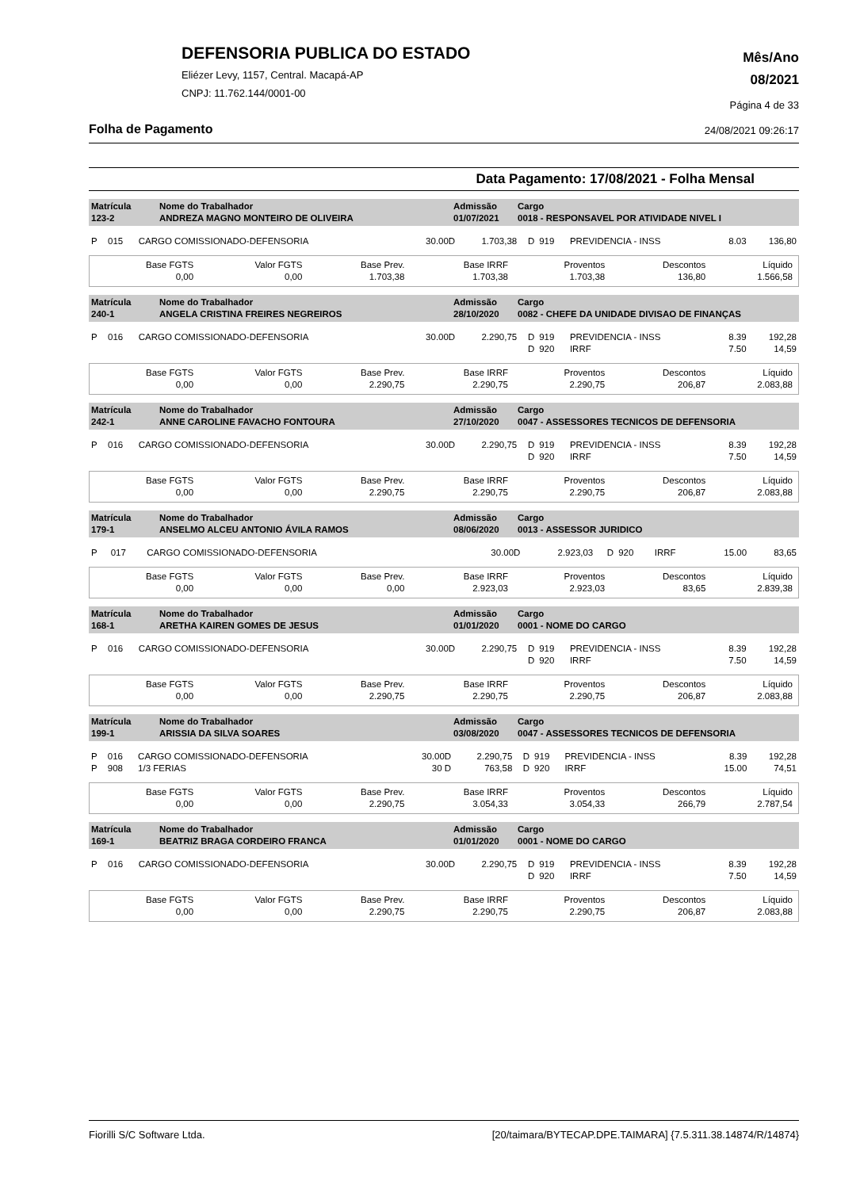DEFENSORIA PUBLICA DO ESTADO
Eliézer Levy, 1157, Central. Macapá-AP
CNPJ: 11.762.144/0001-00
Mês/Ano
08/2021
Página 4 de 33
Folha de Pagamento 24/08/2021 09:26:17
Data Pagamento: 17/08/2021 - Folha Mensal
| Matrícula 123-2 | Nome do Trabalhador ANDREZA MAGNO MONTEIRO DE OLIVEIRA | Admissão 01/07/2021 | Cargo 0018 - RESPONSAVEL POR ATIVIDADE NIVEL I |
| P | 015 | CARGO COMISSIONADO-DEFENSORIA | 30.00D | 1.703,38 | D | 919 | PREVIDENCIA - INSS | 8.03 | 136,80 |
| Base FGTS 0,00 | Valor FGTS 0,00 | Base Prev. 1.703,38 | Base IRRF 1.703,38 | Proventos 1.703,38 | Descontos 136,80 | Líquido 1.566,58 |
| Matrícula 240-1 | Nome do Trabalhador ANGELA CRISTINA FREIRES NEGREIROS | Admissão 28/10/2020 | Cargo 0082 - CHEFE DA UNIDADE DIVISAO DE FINANÇAS |
| P | 016 | CARGO COMISSIONADO-DEFENSORIA | 30.00D | 2.290,75 | D | 919 | PREVIDENCIA - INSS | 8.39 | 192,28 |
| | | | | | D | 920 | IRRF | 7.50 | 14,59 |
| Base FGTS 0,00 | Valor FGTS 0,00 | Base Prev. 2.290,75 | Base IRRF 2.290,75 | Proventos 2.290,75 | Descontos 206,87 | Líquido 2.083,88 |
| Matrícula 242-1 | Nome do Trabalhador ANNE CAROLINE FAVACHO FONTOURA | Admissão 27/10/2020 | Cargo 0047 - ASSESSORES TECNICOS DE DEFENSORIA |
| P | 016 | CARGO COMISSIONADO-DEFENSORIA | 30.00D | 2.290,75 | D | 919 | PREVIDENCIA - INSS | 8.39 | 192,28 |
| | | | | | D | 920 | IRRF | 7.50 | 14,59 |
| Base FGTS 0,00 | Valor FGTS 0,00 | Base Prev. 2.290,75 | Base IRRF 2.290,75 | Proventos 2.290,75 | Descontos 206,87 | Líquido 2.083,88 |
| Matrícula 179-1 | Nome do Trabalhador ANSELMO ALCEU ANTONIO ÁVILA RAMOS | Admissão 08/06/2020 | Cargo 0013 - ASSESSOR JURIDICO |
| P | 017 | CARGO COMISSIONADO-DEFENSORIA | 30.00D | 2.923,03 | D | 920 | IRRF | 15.00 | 83,65 |
| Base FGTS 0,00 | Valor FGTS 0,00 | Base Prev. 0,00 | Base IRRF 2.923,03 | Proventos 2.923,03 | Descontos 83,65 | Líquido 2.839,38 |
| Matrícula 168-1 | Nome do Trabalhador ARETHA KAIREN GOMES DE JESUS | Admissão 01/01/2020 | Cargo 0001 - NOME DO CARGO |
| P | 016 | CARGO COMISSIONADO-DEFENSORIA | 30.00D | 2.290,75 | D | 919 | PREVIDENCIA - INSS | 8.39 | 192,28 |
| | | | | | D | 920 | IRRF | 7.50 | 14,59 |
| Base FGTS 0,00 | Valor FGTS 0,00 | Base Prev. 2.290,75 | Base IRRF 2.290,75 | Proventos 2.290,75 | Descontos 206,87 | Líquido 2.083,88 |
| Matrícula 199-1 | Nome do Trabalhador ARISSIA DA SILVA SOARES | Admissão 03/08/2020 | Cargo 0047 - ASSESSORES TECNICOS DE DEFENSORIA |
| P | 016 | CARGO COMISSIONADO-DEFENSORIA | 30.00D | 2.290,75 | D | 919 | PREVIDENCIA - INSS | 8.39 | 192,28 |
| P | 908 | 1/3 FERIAS | 30 D | 763,58 | D | 920 | IRRF | 15.00 | 74,51 |
| Base FGTS 0,00 | Valor FGTS 0,00 | Base Prev. 2.290,75 | Base IRRF 3.054,33 | Proventos 3.054,33 | Descontos 266,79 | Líquido 2.787,54 |
| Matrícula 169-1 | Nome do Trabalhador BEATRIZ BRAGA CORDEIRO FRANCA | Admissão 01/01/2020 | Cargo 0001 - NOME DO CARGO |
| P | 016 | CARGO COMISSIONADO-DEFENSORIA | 30.00D | 2.290,75 | D | 919 | PREVIDENCIA - INSS | 8.39 | 192,28 |
| | | | | | D | 920 | IRRF | 7.50 | 14,59 |
| Base FGTS 0,00 | Valor FGTS 0,00 | Base Prev. 2.290,75 | Base IRRF 2.290,75 | Proventos 2.290,75 | Descontos 206,87 | Líquido 2.083,88 |
Fiorilli S/C Software Ltda. [20/taimara/BYTECAP.DPE.TAIMARA] {7.5.311.38.14874/R/14874}